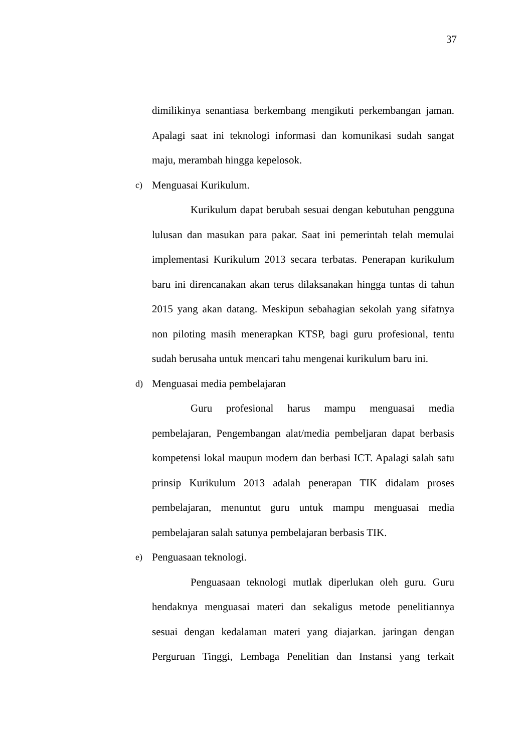37
dimilikinya senantiasa berkembang mengikuti perkembangan jaman. Apalagi saat ini teknologi informasi dan komunikasi sudah sangat maju, merambah hingga kepelosok.
c) Menguasai Kurikulum.
Kurikulum dapat berubah sesuai dengan kebutuhan pengguna lulusan dan masukan para pakar. Saat ini pemerintah telah memulai implementasi Kurikulum 2013 secara terbatas. Penerapan kurikulum baru ini direncanakan akan terus dilaksanakan hingga tuntas di tahun 2015 yang akan datang. Meskipun sebahagian sekolah yang sifatnya non piloting masih menerapkan KTSP, bagi guru profesional, tentu sudah berusaha untuk mencari tahu mengenai kurikulum baru ini.
d) Menguasai media pembelajaran
Guru profesional harus mampu menguasai media pembelajaran, Pengembangan alat/media pembeljaran dapat berbasis kompetensi lokal maupun modern dan berbasi ICT. Apalagi salah satu prinsip Kurikulum 2013 adalah penerapan TIK didalam proses pembelajaran, menuntut guru untuk mampu menguasai media pembelajaran salah satunya pembelajaran berbasis TIK.
e) Penguasaan teknologi.
Penguasaan teknologi mutlak diperlukan oleh guru. Guru hendaknya menguasai materi dan sekaligus metode penelitiannya sesuai dengan kedalaman materi yang diajarkan. jaringan dengan Perguruan Tinggi, Lembaga Penelitian dan Instansi yang terkait